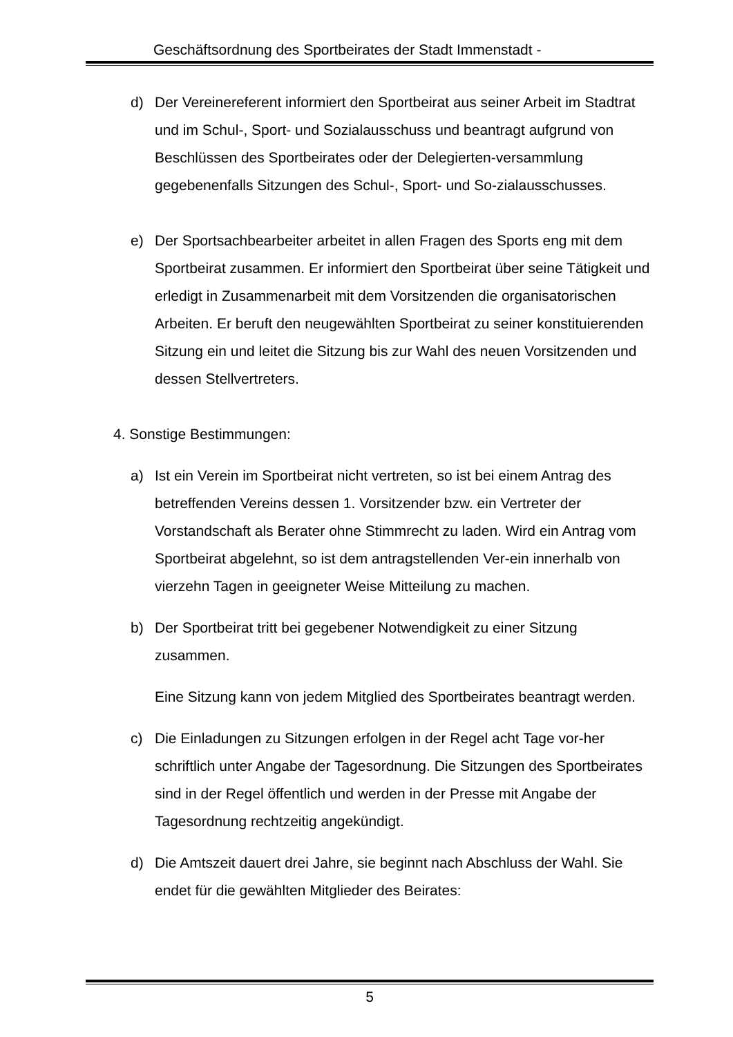Geschäftsordnung des Sportbeirates der Stadt Immenstadt -
d) Der Vereinereferent informiert den Sportbeirat aus seiner Arbeit im Stadtrat und im Schul-, Sport- und Sozialausschuss und beantragt aufgrund von Beschlüssen des Sportbeirates oder der Delegierten-versammlung gegebenenfalls Sitzungen des Schul-, Sport- und So-zialausschusses.
e) Der Sportsachbearbeiter arbeitet in allen Fragen des Sports eng mit dem Sportbeirat zusammen. Er informiert den Sportbeirat über seine Tätigkeit und erledigt in Zusammenarbeit mit dem Vorsitzenden die organisatorischen Arbeiten. Er beruft den neugewählten Sportbeirat zu seiner konstituierenden Sitzung ein und leitet die Sitzung bis zur Wahl des neuen Vorsitzenden und dessen Stellvertreters.
4. Sonstige Bestimmungen:
a) Ist ein Verein im Sportbeirat nicht vertreten, so ist bei einem Antrag des betreffenden Vereins dessen 1. Vorsitzender bzw. ein Vertreter der Vorstandschaft als Berater ohne Stimmrecht zu laden. Wird ein Antrag vom Sportbeirat abgelehnt, so ist dem antragstellenden Ver-ein innerhalb von vierzehn Tagen in geeigneter Weise Mitteilung zu machen.
b) Der Sportbeirat tritt bei gegebener Notwendigkeit zu einer Sitzung zusammen.
Eine Sitzung kann von jedem Mitglied des Sportbeirates beantragt werden.
c) Die Einladungen zu Sitzungen erfolgen in der Regel acht Tage vor-her schriftlich unter Angabe der Tagesordnung. Die Sitzungen des Sportbeirates sind in der Regel öffentlich und werden in der Presse mit Angabe der Tagesordnung rechtzeitig angekündigt.
d) Die Amtszeit dauert drei Jahre, sie beginnt nach Abschluss der Wahl. Sie endet für die gewählten Mitglieder des Beirates:
5